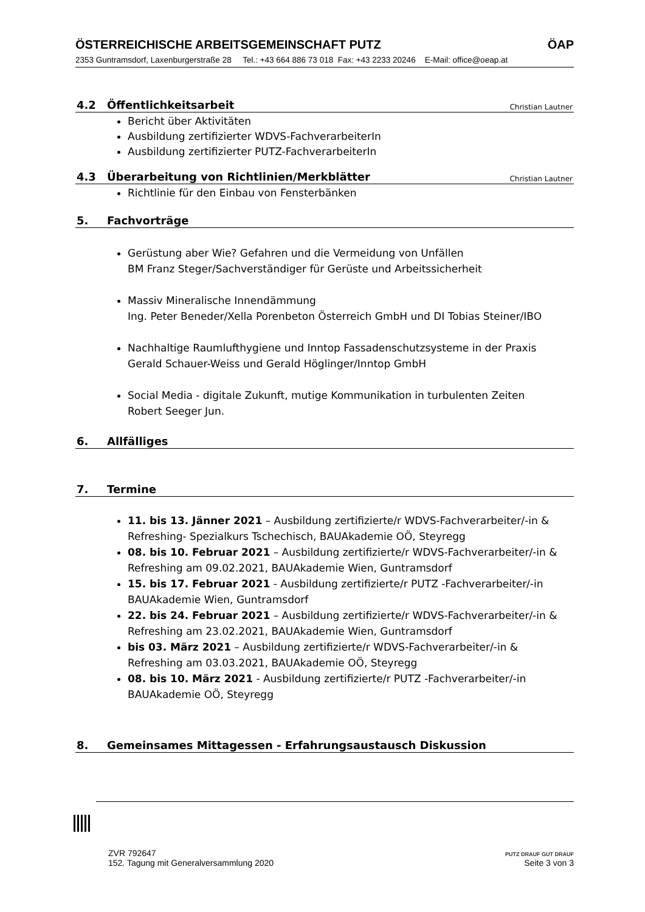ÖSTERREICHISCHE ARBEITSGEMEINSCHAFT PUTZ ÖAP
2353 Guntramsdorf, Laxenburgerstraße 28 Tel.: +43 664 886 73 018 Fax: +43 2233 20246 E-Mail: office@oeap.at
4.2 Öffentlichkeitsarbeit Christian Lautner
Bericht über Aktivitäten
Ausbildung zertifizierter WDVS-FachverarbeiterIn
Ausbildung zertifizierter PUTZ-FachverarbeiterIn
4.3 Überarbeitung von Richtlinien/Merkblätter Christian Lautner
Richtlinie für den Einbau von Fensterbänken
5. Fachvorträge
Gerüstung aber Wie? Gefahren und die Vermeidung von Unfällen
BM Franz Steger/Sachverständiger für Gerüste und Arbeitssicherheit
Massiv Mineralische Innendämmung
Ing. Peter Beneder/Xella Porenbeton Österreich GmbH und DI Tobias Steiner/IBO
Nachhaltige Raumlufthygiene und Inntop Fassadenschutzsysteme in der Praxis
Gerald Schauer-Weiss und Gerald Höglinger/Inntop GmbH
Social Media - digitale Zukunft, mutige Kommunikation in turbulenten Zeiten
Robert Seeger Jun.
6. Allfälliges
7. Termine
11. bis 13. Jänner 2021 – Ausbildung zertifizierte/r WDVS-Fachverarbeiter/-in & Refreshing- Spezialkurs Tschechisch, BAUAkademie OÖ, Steyregg
08. bis 10. Februar 2021 – Ausbildung zertifizierte/r WDVS-Fachverarbeiter/-in & Refreshing am 09.02.2021, BAUAkademie Wien, Guntramsdorf
15. bis 17. Februar 2021 - Ausbildung zertifizierte/r PUTZ -Fachverarbeiter/-in BAUAkademie Wien, Guntramsdorf
22. bis 24. Februar 2021 – Ausbildung zertifizierte/r WDVS-Fachverarbeiter/-in & Refreshing am 23.02.2021, BAUAkademie Wien, Guntramsdorf
bis 03. März 2021 – Ausbildung zertifizierte/r WDVS-Fachverarbeiter/-in & Refreshing am 03.03.2021, BAUAkademie OÖ, Steyregg
08. bis 10. März 2021 - Ausbildung zertifizierte/r PUTZ -Fachverarbeiter/-in BAUAkademie OÖ, Steyregg
8. Gemeinsames Mittagessen - Erfahrungsaustausch Diskussion
ZVR 792647
152. Tagung mit Generalversammlung 2020
PUTZ DRAUF GUT DRAUF
Seite 3 von 3